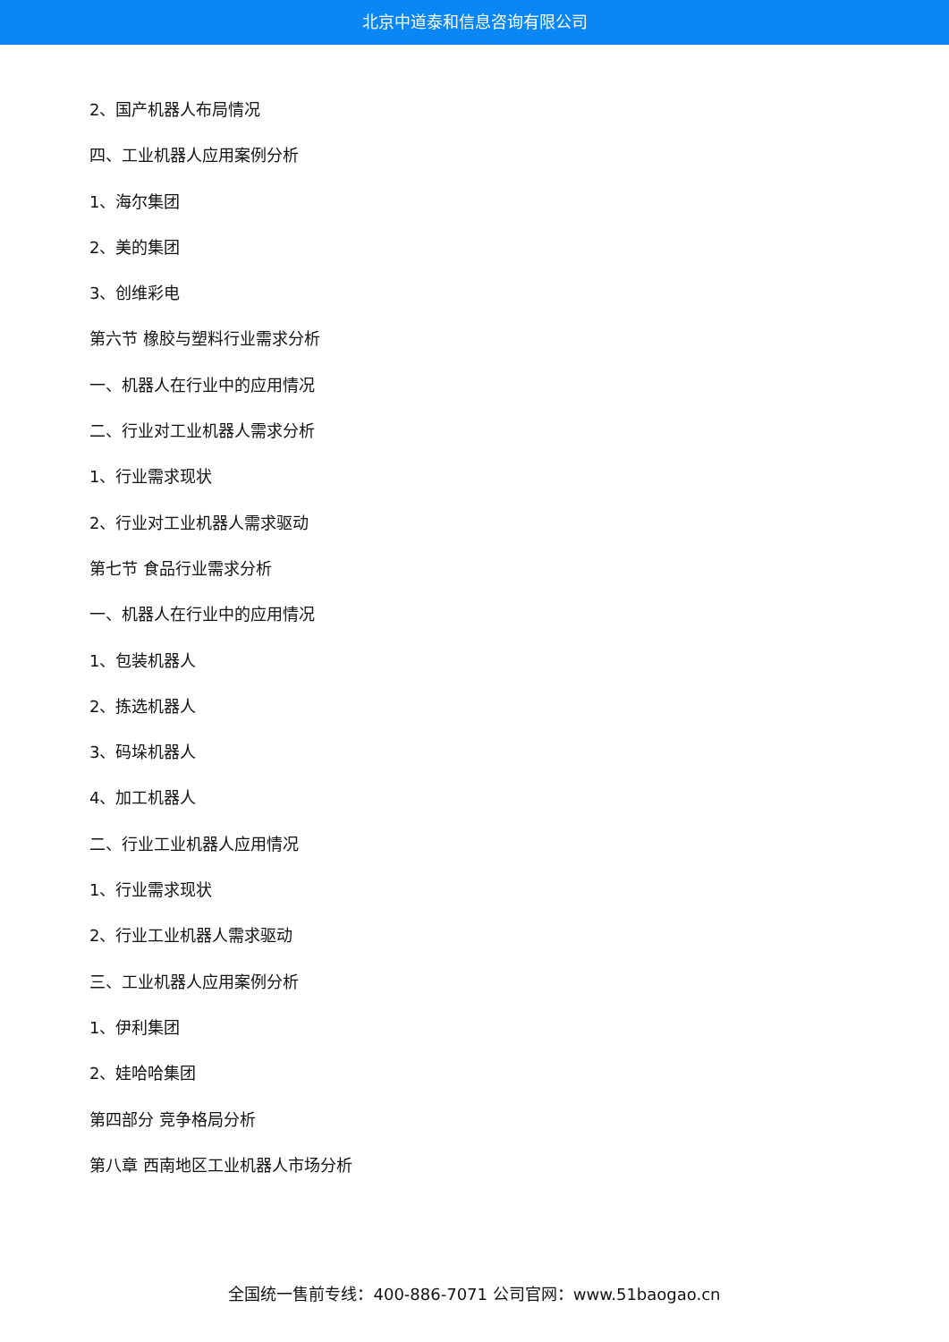北京中道泰和信息咨询有限公司
2、国产机器人布局情况
四、工业机器人应用案例分析
1、海尔集团
2、美的集团
3、创维彩电
第六节 橡胶与塑料行业需求分析
一、机器人在行业中的应用情况
二、行业对工业机器人需求分析
1、行业需求现状
2、行业对工业机器人需求驱动
第七节 食品行业需求分析
一、机器人在行业中的应用情况
1、包装机器人
2、拣选机器人
3、码垛机器人
4、加工机器人
二、行业工业机器人应用情况
1、行业需求现状
2、行业工业机器人需求驱动
三、工业机器人应用案例分析
1、伊利集团
2、娃哈哈集团
第四部分 竞争格局分析
第八章 西南地区工业机器人市场分析
全国统一售前专线：400-886-7071 公司官网：www.51baogao.cn